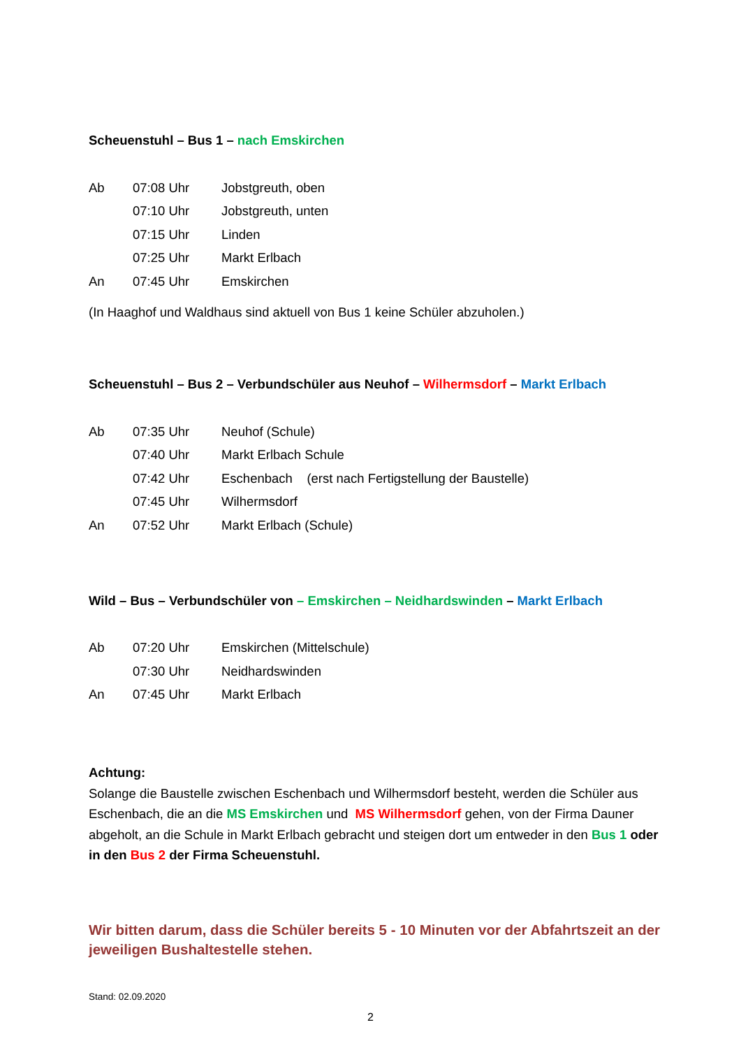Scheuenstuhl – Bus 1 – nach Emskirchen
| Ab | 07:08 Uhr | Jobstgreuth, oben |
| | 07:10 Uhr | Jobstgreuth, unten |
| | 07:15 Uhr | Linden |
| | 07:25 Uhr | Markt Erlbach |
| An | 07:45 Uhr | Emskirchen |
(In Haaghof und Waldhaus sind aktuell von Bus 1 keine Schüler abzuholen.)
Scheuenstuhl – Bus 2 – Verbundschüler aus Neuhof – Wilhermsdorf – Markt Erlbach
| Ab | 07:35 Uhr | Neuhof (Schule) |
| | 07:40 Uhr | Markt Erlbach Schule |
| | 07:42 Uhr | Eschenbach (erst nach Fertigstellung der Baustelle) |
| | 07:45 Uhr | Wilhermsdorf |
| An | 07:52 Uhr | Markt Erlbach (Schule) |
Wild – Bus – Verbundschüler von – Emskirchen – Neidhardswinden – Markt Erlbach
| Ab | 07:20 Uhr | Emskirchen (Mittelschule) |
| | 07:30 Uhr | Neidhardswinden |
| An | 07:45 Uhr | Markt Erlbach |
Achtung:
Solange die Baustelle zwischen Eschenbach und Wilhermsdorf besteht, werden die Schüler aus Eschenbach, die an die MS Emskirchen und MS Wilhermsdorf gehen, von der Firma Dauner abgeholt, an die Schule in Markt Erlbach gebracht und steigen dort um entweder in den Bus 1 oder in den Bus 2 der Firma Scheuenstuhl.
Wir bitten darum, dass die Schüler bereits 5 - 10 Minuten vor der Abfahrtszeit an der jeweiligen Bushaltestelle stehen.
Stand: 02.09.2020
2